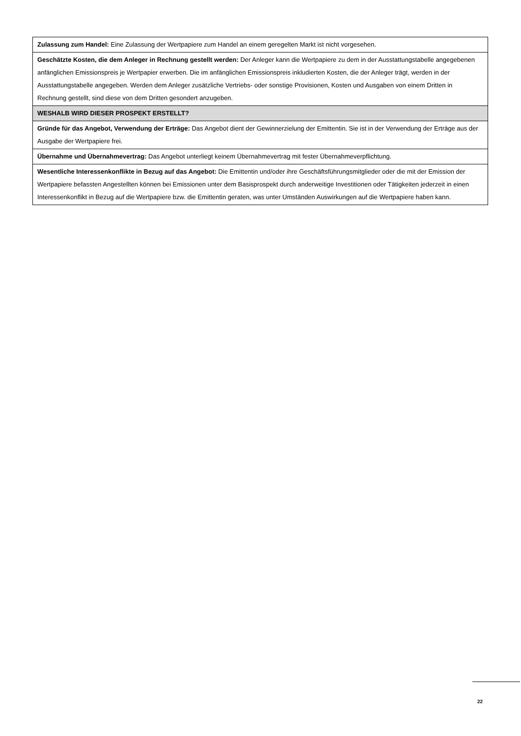| Zulassung zum Handel: Eine Zulassung der Wertpapiere zum Handel an einem geregelten Markt ist nicht vorgesehen. |
| Geschätzte Kosten, die dem Anleger in Rechnung gestellt werden: Der Anleger kann die Wertpapiere zu dem in der Ausstattungstabelle angegebenen anfänglichen Emissionspreis je Wertpapier erwerben. Die im anfänglichen Emissionspreis inkludierten Kosten, die der Anleger trägt, werden in der Ausstattungstabelle angegeben. Werden dem Anleger zusätzliche Vertriebs- oder sonstige Provisionen, Kosten und Ausgaben von einem Dritten in Rechnung gestellt, sind diese von dem Dritten gesondert anzugeben. |
| WESHALB WIRD DIESER PROSPEKT ERSTELLT? |
| Gründe für das Angebot, Verwendung der Erträge: Das Angebot dient der Gewinnerzielung der Emittentin. Sie ist in der Verwendung der Erträge aus der Ausgabe der Wertpapiere frei. |
| Übernahme und Übernahmevertrag: Das Angebot unterliegt keinem Übernahmevertrag mit fester Übernahmeverpflichtung. |
| Wesentliche Interessenkonflikte in Bezug auf das Angebot: Die Emittentin und/oder ihre Geschäftsführungsmitglieder oder die mit der Emission der Wertpapiere befassten Angestellten können bei Emissionen unter dem Basisprospekt durch anderweitige Investitionen oder Tätigkeiten jederzeit in einen Interessenkonflikt in Bezug auf die Wertpapiere bzw. die Emittentin geraten, was unter Umständen Auswirkungen auf die Wertpapiere haben kann. |
22